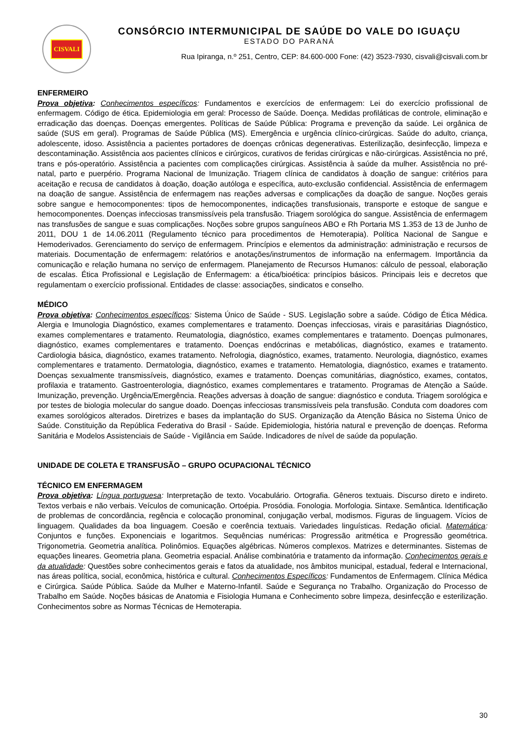CISVALI
CONSÓRCIO INTERMUNICIPAL DE SAÚDE DO VALE DO IGUAÇU
ESTADO DO PARANÁ
Rua Ipiranga, n.º 251, Centro, CEP: 84.600-000 Fone: (42) 3523-7930, cisvali@cisvali.com.br
ENFERMEIRO
Prova objetiva: Conhecimentos específicos: Fundamentos e exercícios de enfermagem: Lei do exercício profissional de enfermagem. Código de ética. Epidemiologia em geral: Processo de Saúde. Doença. Medidas profiláticas de controle, eliminação e erradicação das doenças. Doenças emergentes. Políticas de Saúde Pública: Programa e prevenção da saúde. Lei orgânica de saúde (SUS em geral). Programas de Saúde Pública (MS). Emergência e urgência clínico-cirúrgicas. Saúde do adulto, criança, adolescente, idoso. Assistência a pacientes portadores de doenças crônicas degenerativas. Esterilização, desinfecção, limpeza e descontaminação. Assistência aos pacientes clínicos e cirúrgicos, curativos de feridas cirúrgicas e não-cirúrgicas. Assistência no pré, trans e pós-operatório. Assistência a pacientes com complicações cirúrgicas. Assistência à saúde da mulher. Assistência no pré-natal, parto e puerpério. Programa Nacional de Imunização. Triagem clínica de candidatos à doação de sangue: critérios para aceitação e recusa de candidatos à doação, doação autóloga e específica, auto-exclusão confidencial. Assistência de enfermagem na doação de sangue. Assistência de enfermagem nas reações adversas e complicações da doação de sangue. Noções gerais sobre sangue e hemocomponentes: tipos de hemocomponentes, indicações transfusionais, transporte e estoque de sangue e hemocomponentes. Doenças infecciosas transmissíveis pela transfusão. Triagem sorológica do sangue. Assistência de enfermagem nas transfusões de sangue e suas complicações. Noções sobre grupos sanguíneos ABO e Rh Portaria MS 1.353 de 13 de Junho de 2011, DOU 1 de 14.06.2011 (Regulamento técnico para procedimentos de Hemoterapia). Política Nacional de Sangue e Hemoderivados. Gerenciamento do serviço de enfermagem. Princípios e elementos da administração: administração e recursos de materiais. Documentação de enfermagem: relatórios e anotações/instrumentos de informação na enfermagem. Importância da comunicação e relação humana no serviço de enfermagem. Planejamento de Recursos Humanos: cálculo de pessoal, elaboração de escalas. Ética Profissional e Legislação de Enfermagem: a ética/bioética: princípios básicos. Principais leis e decretos que regulamentam o exercício profissional. Entidades de classe: associações, sindicatos e conselho.
MÉDICO
Prova objetiva: Conhecimentos específicos: Sistema Único de Saúde - SUS. Legislação sobre a saúde. Código de Ética Médica. Alergia e Imunologia Diagnóstico, exames complementares e tratamento. Doenças infecciosas, virais e parasitárias Diagnóstico, exames complementares e tratamento. Reumatologia, diagnóstico, exames complementares e tratamento. Doenças pulmonares, diagnóstico, exames complementares e tratamento. Doenças endócrinas e metabólicas, diagnóstico, exames e tratamento. Cardiologia básica, diagnóstico, exames tratamento. Nefrologia, diagnóstico, exames, tratamento. Neurologia, diagnóstico, exames complementares e tratamento. Dermatologia, diagnóstico, exames e tratamento. Hematologia, diagnóstico, exames e tratamento. Doenças sexualmente transmissíveis, diagnóstico, exames e tratamento. Doenças comunitárias, diagnóstico, exames, contatos, profilaxia e tratamento. Gastroenterologia, diagnóstico, exames complementares e tratamento. Programas de Atenção a Saúde. Imunização, prevenção. Urgência/Emergência. Reações adversas à doação de sangue: diagnóstico e conduta. Triagem sorológica e por testes de biologia molecular do sangue doado. Doenças infecciosas transmissíveis pela transfusão. Conduta com doadores com exames sorológicos alterados. Diretrizes e bases da implantação do SUS. Organização da Atenção Básica no Sistema Único de Saúde. Constituição da República Federativa do Brasil - Saúde. Epidemiologia, história natural e prevenção de doenças. Reforma Sanitária e Modelos Assistenciais de Saúde - Vigilância em Saúde. Indicadores de nível de saúde da população.
UNIDADE DE COLETA E TRANSFUSÃO – GRUPO OCUPACIONAL TÉCNICO
TÉCNICO EM ENFERMAGEM
Prova objetiva: Língua portuguesa: Interpretação de texto. Vocabulário. Ortografia. Gêneros textuais. Discurso direto e indireto. Textos verbais e não verbais. Veículos de comunicação. Ortoépia. Prosódia. Fonologia. Morfologia. Sintaxe. Semântica. Identificação de problemas de concordância, regência e colocação pronominal, conjugação verbal, modismos. Figuras de linguagem. Vícios de linguagem. Qualidades da boa linguagem. Coesão e coerência textuais. Variedades linguísticas. Redação oficial. Matemática: Conjuntos e funções. Exponenciais e logaritmos. Sequências numéricas: Progressão aritmética e Progressão geométrica. Trigonometria. Geometria analítica. Polinômios. Equações algébricas. Números complexos. Matrizes e determinantes. Sistemas de equações lineares. Geometria plana. Geometria espacial. Análise combinatória e tratamento da informação. Conhecimentos gerais e da atualidade: Questões sobre conhecimentos gerais e fatos da atualidade, nos âmbitos municipal, estadual, federal e Internacional, nas áreas política, social, econômica, histórica e cultural. Conhecimentos Específicos: Fundamentos de Enfermagem. Clínica Médica e Cirúrgica. Saúde Pública. Saúde da Mulher e Materno-Infantil. Saúde e Segurança no Trabalho. Organização do Processo de Trabalho em Saúde. Noções básicas de Anatomia e Fisiologia Humana e Conhecimento sobre limpeza, desinfecção e esterilização. Conhecimentos sobre as Normas Técnicas de Hemoterapia.
30